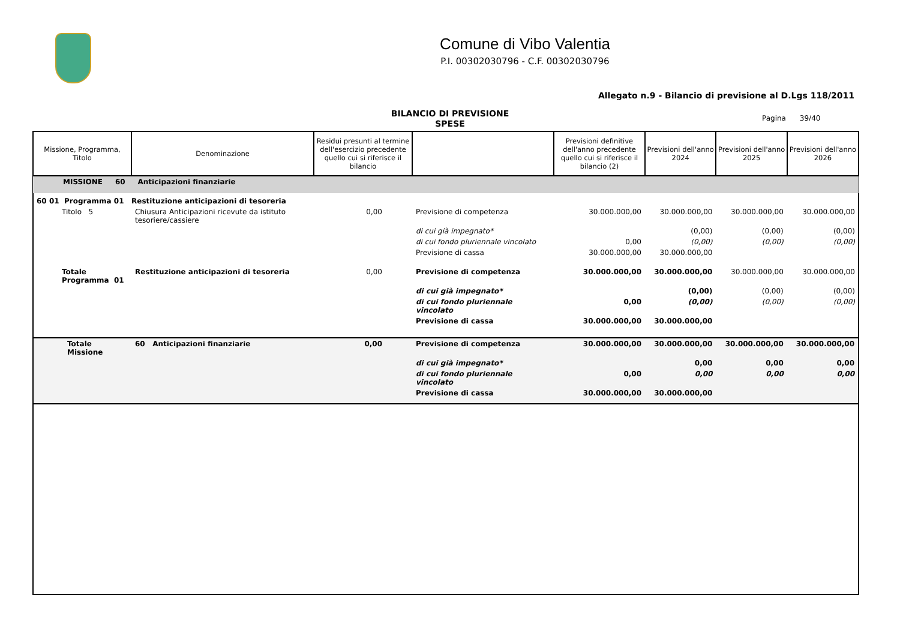Comune di Vibo Valentia
P.I. 00302030796 - C.F. 00302030796
Allegato n.9 - Bilancio di previsione al D.Lgs 118/2011
BILANCIO DI PREVISIONE
SPESE
Pagina 39/40
| Missione, Programma, Titolo | Denominazione | Residui presunti al termine dell'esercizio precedente quello cui si riferisce il bilancio | | Previsioni definitive dell'anno precedente quello cui si riferisce il bilancio (2) | Previsioni dell'anno 2024 | Previsioni dell'anno 2025 | Previsioni dell'anno 2026 |
| --- | --- | --- | --- | --- | --- | --- | --- |
| MISSIONE 60 Anticipazioni finanziarie | | | | | | | |
| 60 01 Programma 01 Restituzione anticipazioni di tesoreria | | | | | | | |
| Titolo 5 | Chiusura Anticipazioni ricevute da istituto tesoriere/cassiere | 0,00 | Previsione di competenza | 30.000.000,00 | 30.000.000,00 | 30.000.000,00 | 30.000.000,00 |
| | | | di cui già impegnato* | | (0,00) | (0,00) | (0,00) |
| | | | di cui fondo pluriennale vincolato | 0,00 | (0,00) | (0,00) | (0,00) |
| | | | Previsione di cassa | 30.000.000,00 | 30.000.000,00 | | |
| Totale Programma 01 | Restituzione anticipazioni di tesoreria | 0,00 | Previsione di competenza | 30.000.000,00 | 30.000.000,00 | 30.000.000,00 | 30.000.000,00 |
| | | | di cui già impegnato* | | (0,00) | (0,00) | (0,00) |
| | | | di cui fondo pluriennale vincolato | 0,00 | (0,00) | (0,00) | (0,00) |
| | | | Previsione di cassa | 30.000.000,00 | 30.000.000,00 | | |
| Totale Missione | 60 Anticipazioni finanziarie | 0,00 | Previsione di competenza | 30.000.000,00 | 30.000.000,00 | 30.000.000,00 | 30.000.000,00 |
| | | | di cui già impegnato* | | 0,00 | 0,00 | 0,00 |
| | | | di cui fondo pluriennale vincolato | 0,00 | 0,00 | 0,00 | 0,00 |
| | | | Previsione di cassa | 30.000.000,00 | 30.000.000,00 | | |